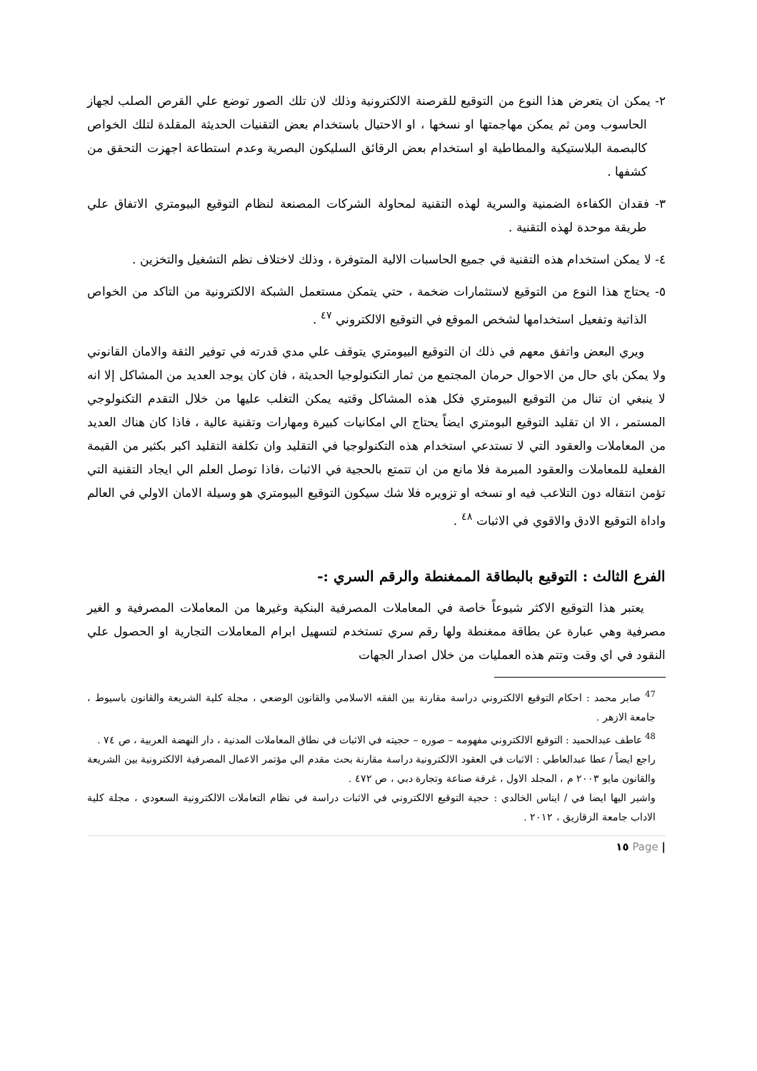٢- يمكن ان يتعرض هذا النوع من التوقيع للقرصنة الالكترونية وذلك لان تلك الصور توضع علي القرص الصلب لجهاز الحاسوب ومن ثم يمكن مهاجمتها او نسخها ، او الاحتيال باستخدام بعض التقنيات الحديثة المقلدة لتلك الخواص كالبصمة البلاستيكية والمطاطية او استخدام بعض الرقائق السليكون البصرية وعدم استطاعة اجهزت التحقق من كشفها .
٣- فقدان الكفاءة الضمنية والسرية لهذه التقنية لمحاولة الشركات المصنعة لنظام التوقيع البيومتري الاتفاق علي طريقة موحدة لهذه التقنية .
٤- لا يمكن استخدام هذه التقنية في جميع الحاسبات الالية المتوفرة ، وذلك لاختلاف نظم التشغيل والتخزين .
٥- يحتاج هذا النوع من التوقيع لاستثمارات ضخمة ، حتي يتمكن مستعمل الشبكة الالكترونية من التاكد من الخواص الذاتية وتفعيل استخدامها لشخص الموقع في التوقيع الالكتروني <sup>٤٧</sup> .
ويري البعض واتفق معهم في ذلك ان التوقيع البيومتري يتوقف علي مدي قدرته في توفير الثقة والامان القانوني ولا يمكن باي حال من الاحوال حرمان المجتمع من ثمار التكنولوجيا الحديثة ، فان كان يوجد العديد من المشاكل إلا انه لا ينبغي ان تنال من التوقيع البيومتري فكل هذه المشاكل وقتيه يمكن التغلب عليها من خلال التقدم التكنولوجي المستمر ، الا ان تقليد التوقيع البومتري ايضاً يحتاج الي امكانيات كبيرة ومهارات وتقنية عالية ، فاذا كان هناك العديد من المعاملات والعقود التي لا تستدعي استخدام هذه التكنولوجيا في التقليد وان تكلفة التقليد اكبر بكثير من القيمة الفعلية للمعاملات والعقود المبرمة فلا مانع من ان تتمتع بالحجية في الاثبات ،فاذا توصل العلم الي ايجاد التقنية التي تؤمن انتقاله دون التلاعب فيه او نسخه او تزويره فلا شك سيكون التوقيع البيومتري هو وسيلة الامان الاولي في العالم واداة التوقيع الادق والاقوي في الاثبات <sup>٤٨</sup> .
الفرع الثالث : التوقيع بالبطاقة الممغنطة والرقم السري :-
يعتبر هذا التوقيع الاكثر شيوعاً خاصة في المعاملات المصرفية البنكية وغيرها من المعاملات المصرفية و الغير مصرفية وهي عبارة عن بطاقة ممغنطة ولها رقم سري تستخدم لتسهيل ابرام المعاملات التجارية او الحصول علي النقود في اي وقت وتتم هذه العمليات من خلال اصدار الجهات
<sup>47</sup> صابر محمد : احكام التوقيع الالكتروني دراسة مقارنة بين الفقه الاسلامي والقانون الوضعي ، مجلة كلية الشريعة والقانون باسيوط ، جامعة الازهر .
<sup>48</sup> عاطف عبدالحميد : التوقيع الالكتروني مفهومه – صوره – حجيته في الاثبات في نطاق المعاملات المدنية ، دار النهضة العربية ، ص ٧٤ .
راجع ايضاً / عطا عبدالعاطي : الاثبات في العقود الالكترونية دراسة مقارنة بحث مقدم الي مؤتمر الاعمال المصرفية الالكترونية بين الشريعة والقانون مايو ٢٠٠٣ م ، المجلد الاول ، غرفة صناعة وتجارة دبي ، ص ٤٧٢ .
واشير اليها ايضا في / ايناس الخالدي : حجية التوقيع الالكتروني في الاثبات دراسة في نظام التعاملات الالكترونية السعودي ، مجلة كلية الاداب جامعة الزقازيق ، ٢٠١٢ .
| Page ١٥